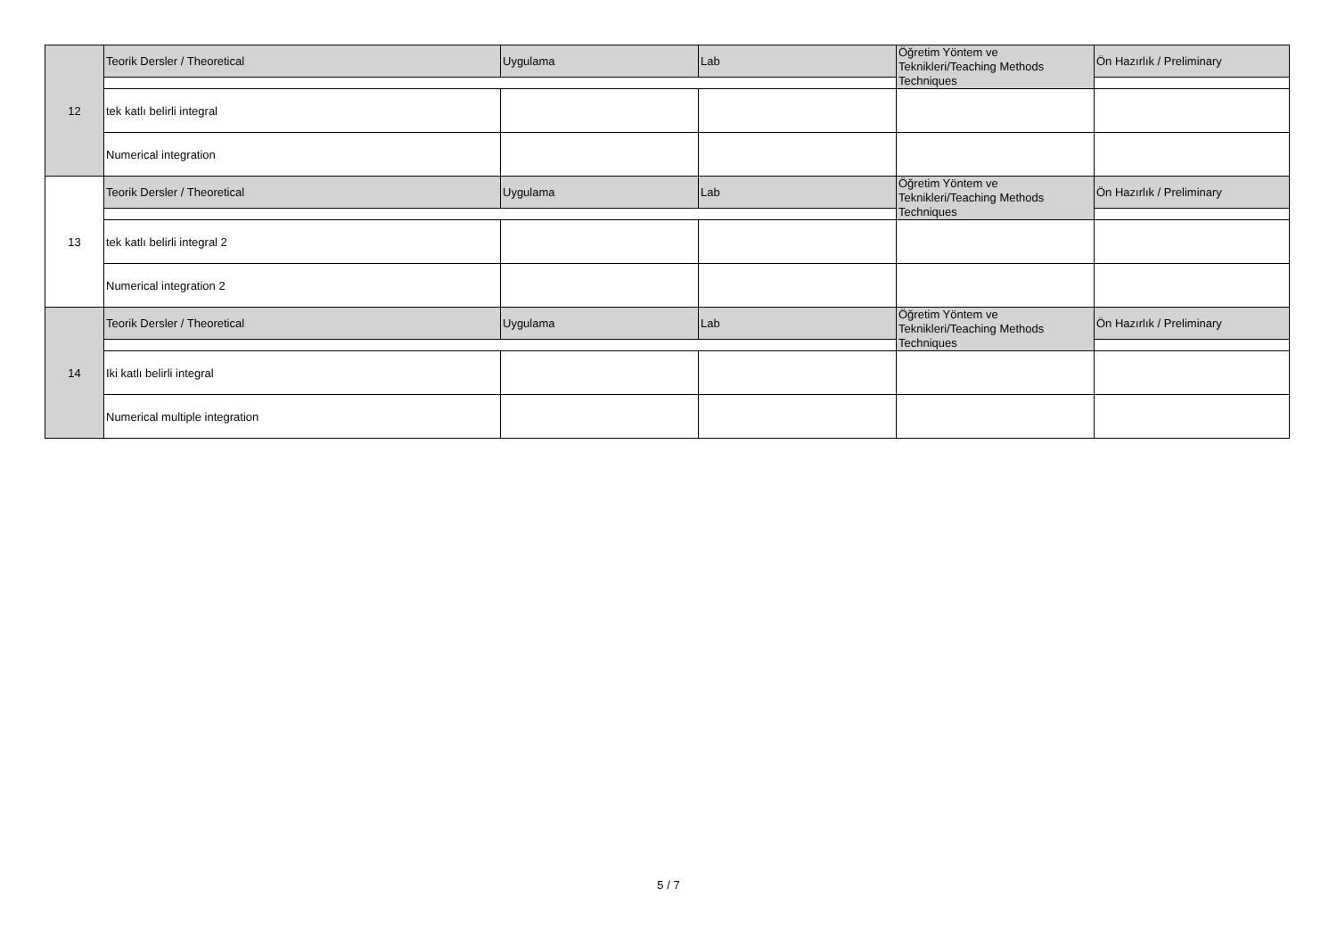| 12 | Teorik Dersler / Theoretical | Uygulama | Lab | Öğretim Yöntem ve Teknikleri/Teaching Methods Techniques | Ön Hazırlık / Preliminary |
| | tek katlı belirli integral | | | | |
| | Numerical integration | | | | |
| 13 | Teorik Dersler / Theoretical | Uygulama | Lab | Öğretim Yöntem ve Teknikleri/Teaching Methods Techniques | Ön Hazırlık / Preliminary |
| | tek katlı belirli integral 2 | | | | |
| | Numerical integration 2 | | | | |
| 14 | Teorik Dersler / Theoretical | Uygulama | Lab | Öğretim Yöntem ve Teknikleri/Teaching Methods Techniques | Ön Hazırlık / Preliminary |
| | Iki katlı belirli integral | | | | |
| | Numerical multiple integration | | | | |
5 / 7